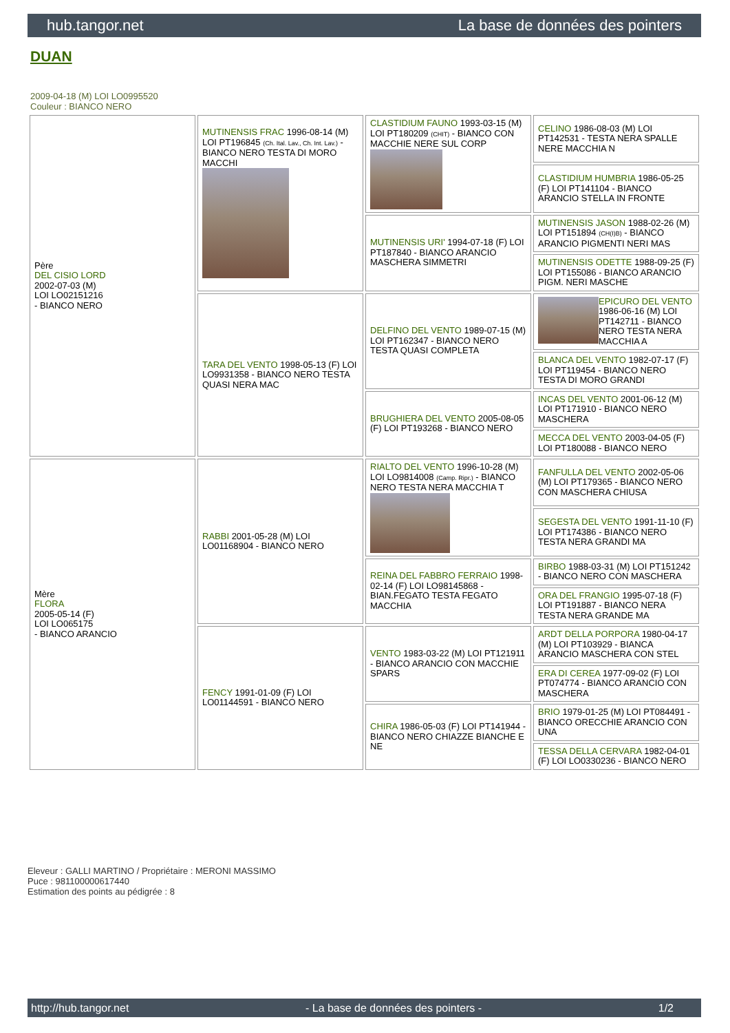hub.tangor.net La base de données des pointers
DUAN
2009-04-18 (M) LOI LO0995520
Couleur : BIANCO NERO
| Père DEL CISIO LORD 2002-07-03 (M) LOI LO02151216 - BIANCO NERO | MUTINENSIS FRAC 1996-08-14 (M) LOI PT196845 (Ch. Ital. Lav., Ch. Int. Lav.) - BIANCO NERO TESTA DI MORO MACCHI | CLASTIDIUM FAUNO 1993-03-15 (M) LOI PT180209 (CHIT) - BIANCO CON MACCHIE NERE SUL CORP | CELINO 1986-08-03 (M) LOI PT142531 - TESTA NERA SPALLE NERE MACCHIA N |
| | | | CLASTIDIUM HUMBRIA 1986-05-25 (F) LOI PT141104 - BIANCO ARANCIO STELLA IN FRONTE |
| | | MUTINENSIS URI' 1994-07-18 (F) LOI PT187840 - BIANCO ARANCIO MASCHERA SIMMETRI | MUTINENSIS JASON 1988-02-26 (M) LOI PT151894 (CH(I)B) - BIANCO ARANCIO PIGMENTI NERI MAS |
| | | | MUTINENSIS ODETTE 1988-09-25 (F) LOI PT155086 - BIANCO ARANCIO PIGM. NERI MASCHE |
| | TARA DEL VENTO 1998-05-13 (F) LOI LO9931358 - BIANCO NERO TESTA QUASI NERA MAC | DELFINO DEL VENTO 1989-07-15 (M) LOI PT162347 - BIANCO NERO TESTA QUASI COMPLETA | EPICURO DEL VENTO 1986-06-16 (M) LOI PT142711 - BIANCO NERO TESTA NERA MACCHIA A |
| | | | BLANCA DEL VENTO 1982-07-17 (F) LOI PT119454 - BIANCO NERO TESTA DI MORO GRANDI |
| | | BRUGHIERA DEL VENTO 2005-08-05 (F) LOI PT193268 - BIANCO NERO | INCAS DEL VENTO 2001-06-12 (M) LOI PT171910 - BIANCO NERO MASCHERA |
| | | | MECCA DEL VENTO 2003-04-05 (F) LOI PT180088 - BIANCO NERO |
| Mère FLORA 2005-05-14 (F) LOI LO065175 - BIANCO ARANCIO | RABBI 2001-05-28 (M) LOI LO01168904 - BIANCO NERO | RIALTO DEL VENTO 1996-10-28 (M) LOI LO9814008 (Camp. Ripr.) - BIANCO NERO TESTA NERA MACCHIA T | FANFULLA DEL VENTO 2002-05-06 (M) LOI PT179365 - BIANCO NERO CON MASCHERA CHIUSA |
| | | | SEGESTA DEL VENTO 1991-11-10 (F) LOI PT174386 - BIANCO NERO TESTA NERA GRANDI MA |
| | | REINA DEL FABBRO FERRAIO 1998-02-14 (F) LOI LO98145868 - BIAN.FEGATO TESTA FEGATO MACCHIA | BIRBO 1988-03-31 (M) LOI PT151242 - BIANCO NERO CON MASCHERA |
| | | | ORA DEL FRANGIO 1995-07-18 (F) LOI PT191887 - BIANCO NERA TESTA NERA GRANDE MA |
| | FENCY 1991-01-09 (F) LOI LO01144591 - BIANCO NERO | VENTO 1983-03-22 (M) LOI PT121911 - BIANCO ARANCIO CON MACCHIE SPARS | ARDT DELLA PORPORA 1980-04-17 (M) LOI PT103929 - BIANCA ARANCIO MASCHERA CON STEL |
| | | | ERA DI CEREA 1977-09-02 (F) LOI PT074774 - BIANCO ARANCIO CON MASCHERA |
| | | CHIRA 1986-05-03 (F) LOI PT141944 - BIANCO NERO CHIAZZE BIANCHE E NE | BRIO 1979-01-25 (M) LOI PT084491 - BIANCO ORECCHIE ARANCIO CON UNA |
| | | | TESSA DELLA CERVARA 1982-04-01 (F) LOI LO0330236 - BIANCO NERO |
Eleveur : GALLI MARTINO / Propriétaire : MERONI MASSIMO
Puce : 981100000617440
Estimation des points au pédigrée : 8
http://hub.tangor.net - La base de données des pointers - 1/2